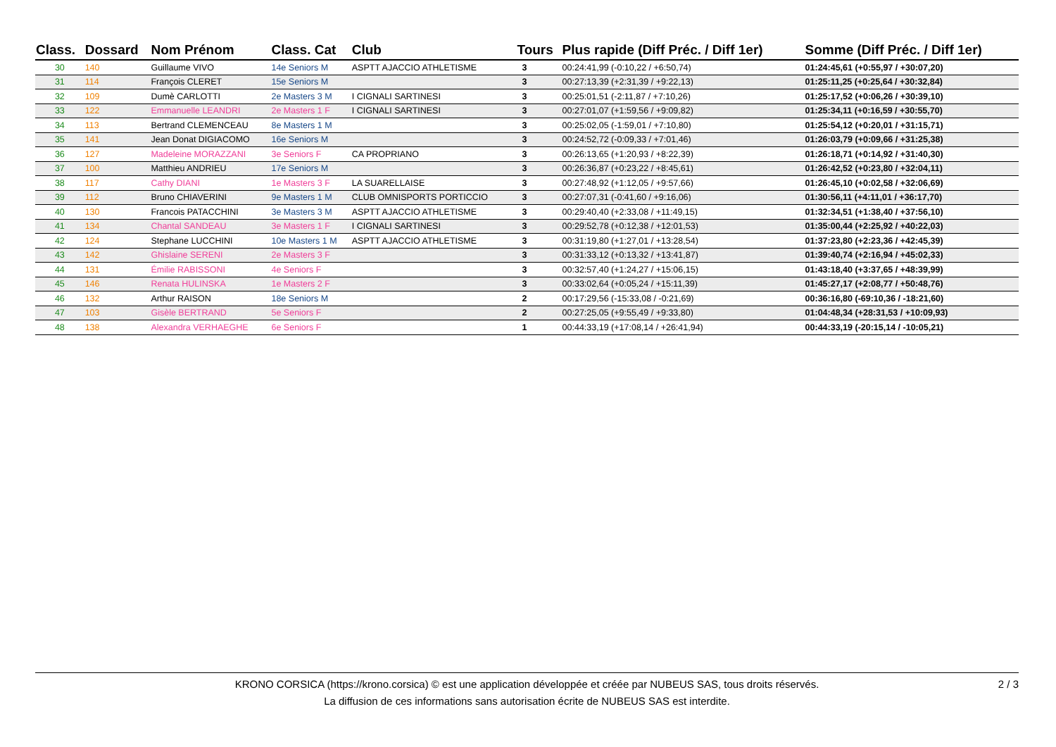| Class. | Dossard | Nom Prénom | Class. Cat | Club | Tours | Plus rapide (Diff Préc. / Diff 1er) | Somme (Diff Préc. / Diff 1er) |
| --- | --- | --- | --- | --- | --- | --- | --- |
| 30 | 140 | Guillaume VIVO | 14e Seniors M | ASPTT AJACCIO ATHLETISME | 3 | 00:24:41,99 (-0:10,22 / +6:50,74) | 01:24:45,61 (+0:55,97 / +30:07,20) |
| 31 | 114 | François CLERET | 15e Seniors M | | 3 | 00:27:13,39 (+2:31,39 / +9:22,13) | 01:25:11,25 (+0:25,64 / +30:32,84) |
| 32 | 109 | Dumè CARLOTTI | 2e Masters 3 M | I CIGNALI SARTINESI | 3 | 00:25:01,51 (-2:11,87 / +7:10,26) | 01:25:17,52 (+0:06,26 / +30:39,10) |
| 33 | 122 | Emmanuelle LEANDRI | 2e Masters 1 F | I CIGNALI SARTINESI | 3 | 00:27:01,07 (+1:59,56 / +9:09,82) | 01:25:34,11 (+0:16,59 / +30:55,70) |
| 34 | 113 | Bertrand CLEMENCEAU | 8e Masters 1 M | | 3 | 00:25:02,05 (-1:59,01 / +7:10,80) | 01:25:54,12 (+0:20,01 / +31:15,71) |
| 35 | 141 | Jean Donat DIGIACOMO | 16e Seniors M | | 3 | 00:24:52,72 (-0:09,33 / +7:01,46) | 01:26:03,79 (+0:09,66 / +31:25,38) |
| 36 | 127 | Madeleine MORAZZANI | 3e Seniors F | CA PROPRIANO | 3 | 00:26:13,65 (+1:20,93 / +8:22,39) | 01:26:18,71 (+0:14,92 / +31:40,30) |
| 37 | 100 | Matthieu ANDRIEU | 17e Seniors M | | 3 | 00:26:36,87 (+0:23,22 / +8:45,61) | 01:26:42,52 (+0:23,80 / +32:04,11) |
| 38 | 117 | Cathy DIANI | 1e Masters 3 F | LA SUARELLAISE | 3 | 00:27:48,92 (+1:12,05 / +9:57,66) | 01:26:45,10 (+0:02,58 / +32:06,69) |
| 39 | 112 | Bruno CHIAVERINI | 9e Masters 1 M | CLUB OMNISPORTS PORTICCIO | 3 | 00:27:07,31 (-0:41,60 / +9:16,06) | 01:30:56,11 (+4:11,01 / +36:17,70) |
| 40 | 130 | Francois PATACCHINI | 3e Masters 3 M | ASPTT AJACCIO ATHLETISME | 3 | 00:29:40,40 (+2:33,08 / +11:49,15) | 01:32:34,51 (+1:38,40 / +37:56,10) |
| 41 | 134 | Chantal SANDEAU | 3e Masters 1 F | I CIGNALI SARTINESI | 3 | 00:29:52,78 (+0:12,38 / +12:01,53) | 01:35:00,44 (+2:25,92 / +40:22,03) |
| 42 | 124 | Stephane LUCCHINI | 10e Masters 1 M | ASPTT AJACCIO ATHLETISME | 3 | 00:31:19,80 (+1:27,01 / +13:28,54) | 01:37:23,80 (+2:23,36 / +42:45,39) |
| 43 | 142 | Ghislaine SERENI | 2e Masters 3 F | | 3 | 00:31:33,12 (+0:13,32 / +13:41,87) | 01:39:40,74 (+2:16,94 / +45:02,33) |
| 44 | 131 | Émilie RABISSONI | 4e Seniors F | | 3 | 00:32:57,40 (+1:24,27 / +15:06,15) | 01:43:18,40 (+3:37,65 / +48:39,99) |
| 45 | 146 | Renata HULINSKA | 1e Masters 2 F | | 3 | 00:33:02,64 (+0:05,24 / +15:11,39) | 01:45:27,17 (+2:08,77 / +50:48,76) |
| 46 | 132 | Arthur RAISON | 18e Seniors M | | 2 | 00:17:29,56 (-15:33,08 / -0:21,69) | 00:36:16,80 (-69:10,36 / -18:21,60) |
| 47 | 103 | Gisèle BERTRAND | 5e Seniors F | | 2 | 00:27:25,05 (+9:55,49 / +9:33,80) | 01:04:48,34 (+28:31,53 / +10:09,93) |
| 48 | 138 | Alexandra VERHAEGHE | 6e Seniors F | | 1 | 00:44:33,19 (+17:08,14 / +26:41,94) | 00:44:33,19 (-20:15,14 / -10:05,21) |
KRONO CORSICA (https://krono.corsica) © est une application développée et créée par NUBEUS SAS, tous droits réservés.
La diffusion de ces informations sans autorisation écrite de NUBEUS SAS est interdite.
2 / 3